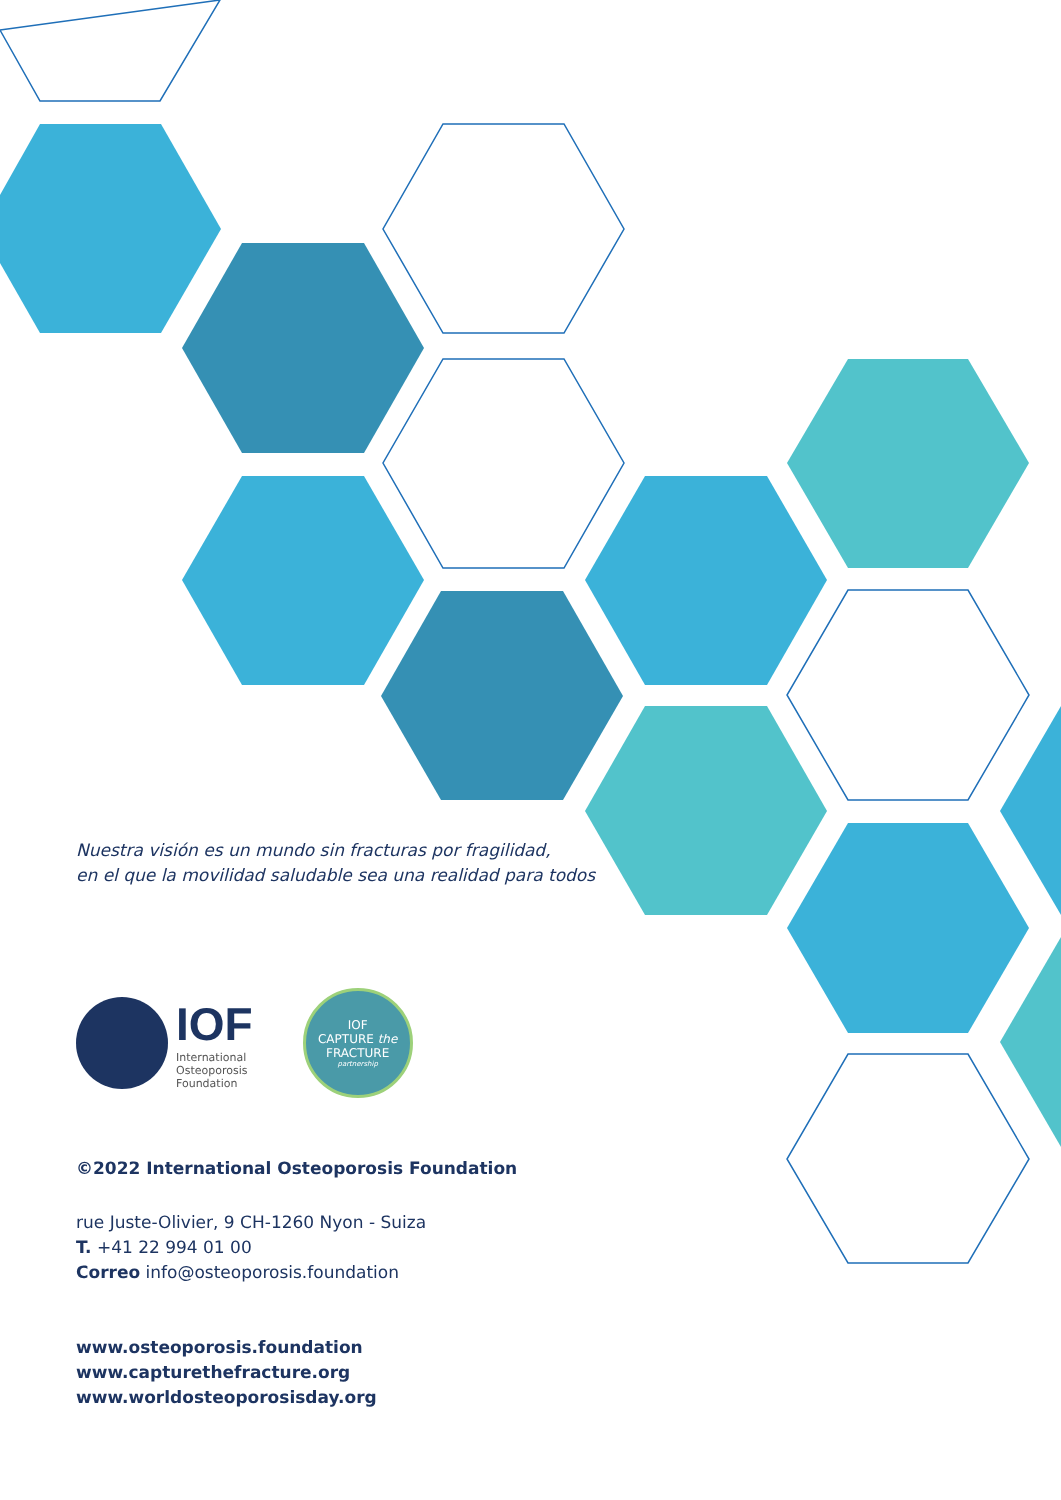Nuestra visión es un mundo sin fracturas por fragilidad,
en el que la movilidad saludable sea una realidad para todos
IOF
International
Osteoporosis
Foundation
IOF
CAPTURE the
FRACTURE
partnership
©2022 International Osteoporosis Foundation
rue Juste-Olivier, 9 CH-1260 Nyon - Suiza
T. +41 22 994 01 00
Correo info@osteoporosis.foundation
www.osteoporosis.foundation
www.capturethefracture.org
www.worldosteoporosisday.org